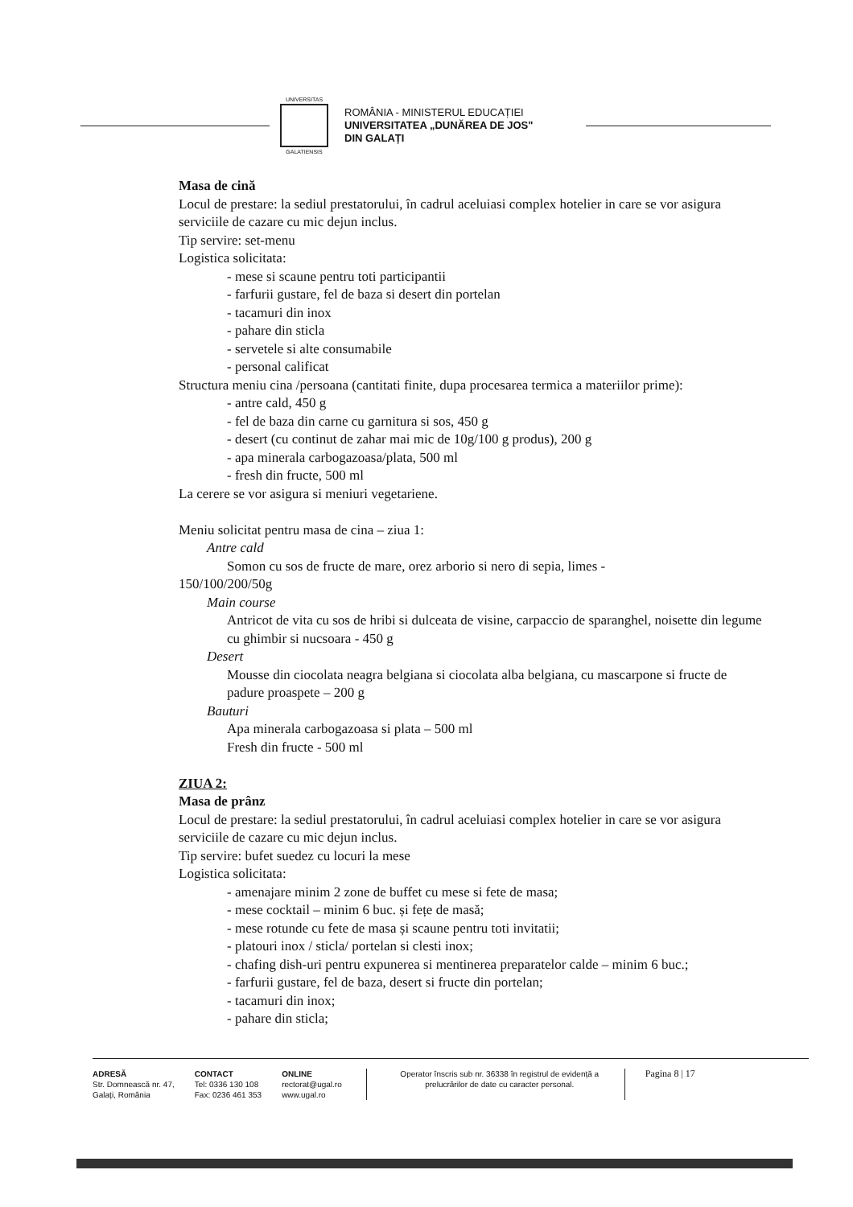UNIVERSITAS
GALATIENSIS
ROMÂNIA - MINISTERUL EDUCAȚIEI
UNIVERSITATEA „DUNĂREA DE JOS"
DIN GALAȚI
Masa de cină
Locul de prestare: la sediul prestatorului, în cadrul aceluiasi complex hotelier in care se vor asigura serviciile de cazare cu mic dejun inclus.
Tip servire: set-menu
Logistica solicitata:
- mese si scaune pentru toti participantii
- farfurii gustare, fel de baza si desert din portelan
- tacamuri din inox
- pahare din sticla
- servetele si alte consumabile
- personal calificat
Structura meniu cina /persoana (cantitati finite, dupa procesarea termica a materiilor prime):
- antre cald, 450 g
- fel de baza din carne cu garnitura si sos, 450 g
- desert (cu continut de zahar mai mic de 10g/100 g produs), 200 g
- apa minerala carbogazoasa/plata, 500 ml
- fresh din fructe, 500 ml
La cerere se vor asigura si meniuri vegetariene.
Meniu solicitat pentru masa de cina – ziua 1:
Antre cald
Somon cu sos de fructe de mare, orez arborio si nero di sepia, limes -
150/100/200/50g
Main course
Antricot de vita cu sos de hribi si dulceata de visine, carpaccio de sparanghel, noisette din legume cu ghimbir si nucsoara - 450 g
Desert
Mousse din ciocolata neagra belgiana si ciocolata alba belgiana, cu mascarpone si fructe de padure proaspete – 200 g
Bauturi
Apa minerala carbogazoasa si plata – 500 ml
Fresh din fructe - 500 ml
ZIUA 2:
Masa de prânz
Locul de prestare: la sediul prestatorului, în cadrul aceluiasi complex hotelier in care se vor asigura serviciile de cazare cu mic dejun inclus.
Tip servire: bufet suedez cu locuri la mese
Logistica solicitata:
- amenajare minim 2 zone de buffet cu mese si fete de masa;
- mese cocktail – minim 6 buc. și fețe de masă;
- mese rotunde cu fete de masa și scaune pentru toti invitatii;
- platouri inox / sticla/ portelan si clesti inox;
- chafing dish-uri pentru expunerea si mentinerea preparatelor calde – minim 6 buc.;
- farfurii gustare, fel de baza, desert si fructe din portelan;
- tacamuri din inox;
- pahare din sticla;
ADRESĂ
Str. Domnească nr. 47,
Galați, România
CONTACT
Tel: 0336 130 108
Fax: 0236 461 353
ONLINE
rectorat@ugal.ro
www.ugal.ro
Operator înscris sub nr. 36338 în registrul de evidență a prelucrărilor de date cu caracter personal.
Pagina 8 | 17